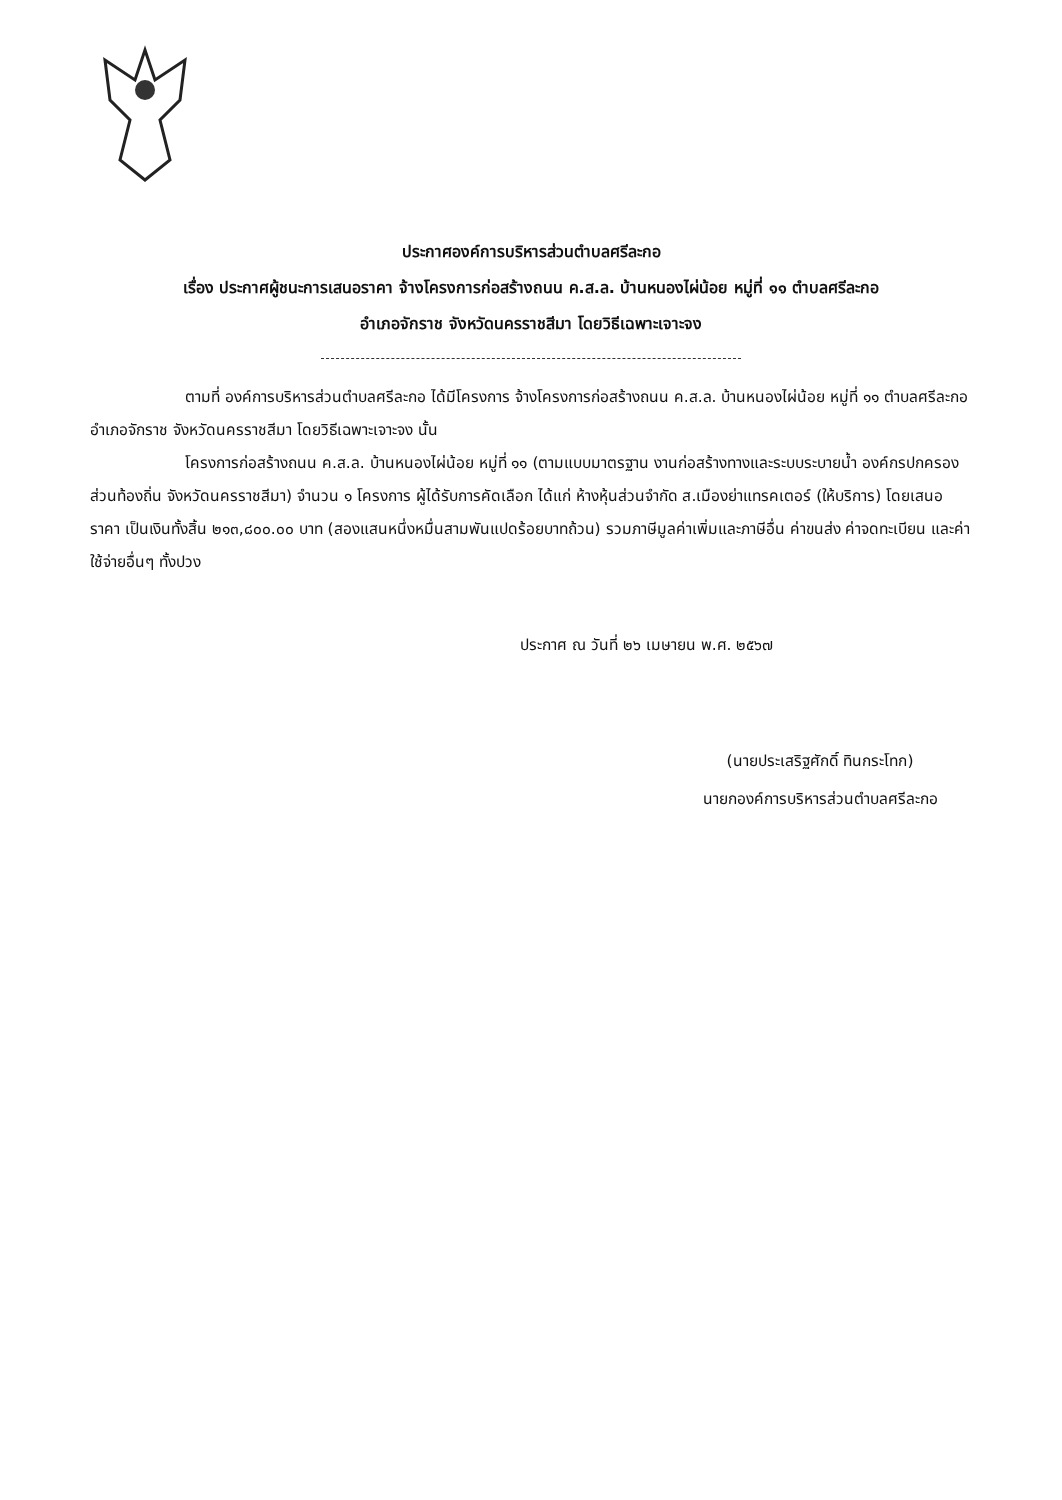ประกาศองค์การบริหารส่วนตำบลศรีละกอ
เรื่อง ประกาศผู้ชนะการเสนอราคา จ้างโครงการก่อสร้างถนน ค.ส.ล. บ้านหนองไผ่น้อย หมู่ที่ ๑๑ ตำบลศรีละกอ
อำเภอจักราช จังหวัดนครราชสีมา โดยวิธีเฉพาะเจาะจง
ตามที่ องค์การบริหารส่วนตำบลศรีละกอ ได้มีโครงการ จ้างโครงการก่อสร้างถนน ค.ส.ล. บ้านหนองไผ่น้อย หมู่ที่ ๑๑ ตำบลศรีละกอ อำเภอจักราช จังหวัดนครราชสีมา โดยวิธีเฉพาะเจาะจง นั้น
โครงการก่อสร้างถนน ค.ส.ล. บ้านหนองไผ่น้อย หมู่ที่ ๑๑ (ตามแบบมาตรฐาน งานก่อสร้างทางและระบบระบายน้ำ องค์กรปกครองส่วนท้องถิ่น จังหวัดนครราชสีมา) จำนวน ๑ โครงการ ผู้ได้รับการคัดเลือก ได้แก่ ห้างหุ้นส่วนจำกัด ส.เมืองย่าแทรคเตอร์ (ให้บริการ) โดยเสนอราคา เป็นเงินทั้งสิ้น ๒๑๓,๘๐๐.๐๐ บาท (สองแสนหนึ่งหมื่นสามพันแปดร้อยบาทถ้วน) รวมภาษีมูลค่าเพิ่มและภาษีอื่น ค่าขนส่ง ค่าจดทะเบียน และค่าใช้จ่ายอื่นๆ ทั้งปวง
ประกาศ ณ วันที่ ๒๖ เมษายน พ.ศ. ๒๕๖๗
(นายประเสริฐศักดิ์ ทินกระโทก)
นายกองค์การบริหารส่วนตำบลศรีละกอ